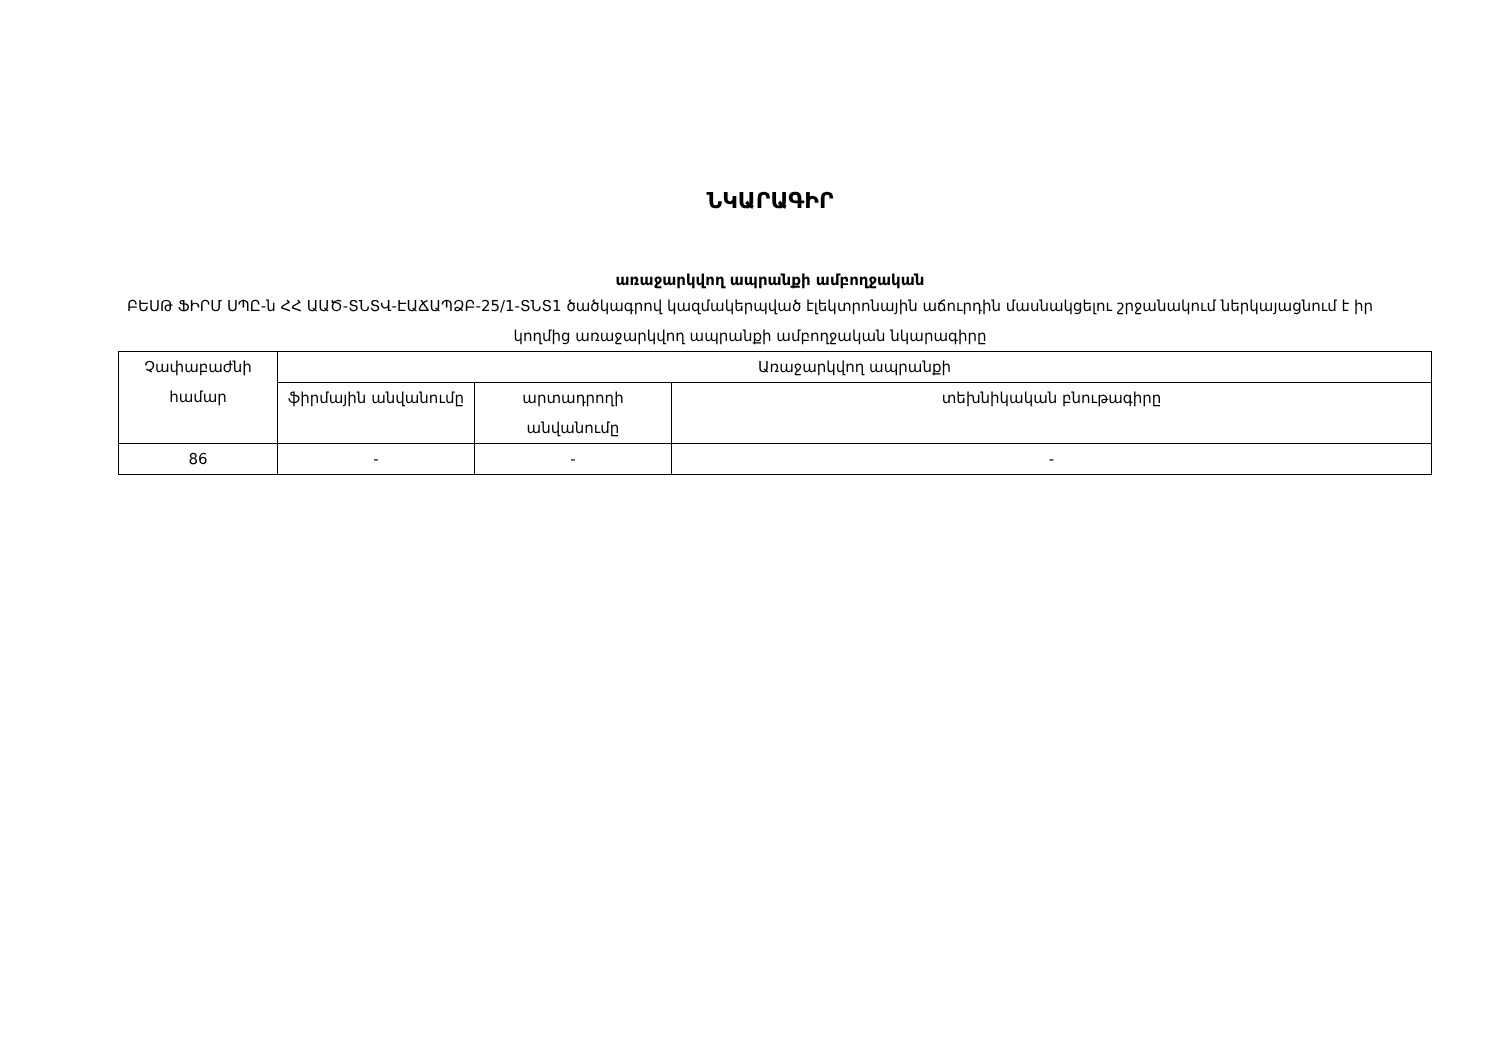ՆԿԱՐԱԳԻՐ
առաջարկվող ապրանքի ամբողջական
ԲԵՍԹ ՖԻՐՄ ՍՊԸ-ն ՀՀ ԱԱԾ-ՏՆՏՎ-ԷԱՃԱՊՁԲ-25/1-ՏՆՏ1 ծածկագրով կազմակերպված էլեկտրոնային աճուրդին մասնակցելու շրջանակում ներկայացնում է իր կողմից առաջարկվող ապրանքի ամբողջական նկարագիրը
| Չափաբաժնի համար | Առաջարկվող ապրանքի | | |
| --- | --- | --- | --- |
| | ֆիրմային անվանումը | արտադրողի անվանումը | տեխնիկական բնութագիրը |
| 86 | - | - | - |